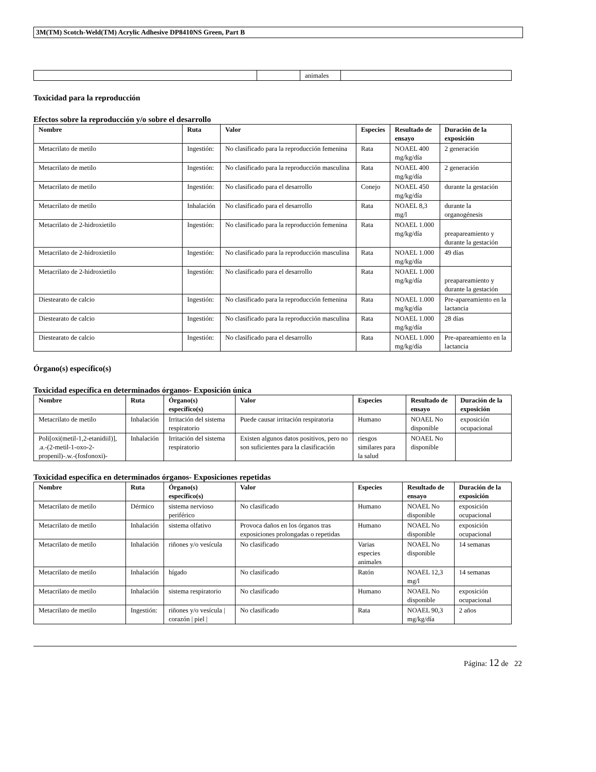3M(TM) Scotch-Weld(TM) Acrylic Adhesive DP8410NS Green, Part B
| | | animales | |
Toxicidad para la reproducción
Efectos sobre la reproducción y/o sobre el desarrollo
| Nombre | Ruta | Valor | Especies | Resultado de ensayo | Duración de la exposición |
| --- | --- | --- | --- | --- | --- |
| Metacrilato de metilo | Ingestión: | No clasificado para la reproducción femenina | Rata | NOAEL 400 mg/kg/día | 2 generación |
| Metacrilato de metilo | Ingestión: | No clasificado para la reproducción masculina | Rata | NOAEL 400 mg/kg/día | 2 generación |
| Metacrilato de metilo | Ingestión: | No clasificado para el desarrollo | Conejo | NOAEL 450 mg/kg/día | durante la gestación |
| Metacrilato de metilo | Inhalación | No clasificado para el desarrollo | Rata | NOAEL 8,3 mg/l | durante la organogénesis |
| Metacrilato de 2-hidroxietilo | Ingestión: | No clasificado para la reproducción femenina | Rata | NOAEL 1.000 mg/kg/día | preapareamiento y durante la gestación |
| Metacrilato de 2-hidroxietilo | Ingestión: | No clasificado para la reproducción masculina | Rata | NOAEL 1.000 mg/kg/día | 49 días |
| Metacrilato de 2-hidroxietilo | Ingestión: | No clasificado para el desarrollo | Rata | NOAEL 1.000 mg/kg/día | preapareamiento y durante la gestación |
| Diestearato de calcio | Ingestión: | No clasificado para la reproducción femenina | Rata | NOAEL 1.000 mg/kg/día | Pre-apareamiento en la lactancia |
| Diestearato de calcio | Ingestión: | No clasificado para la reproducción masculina | Rata | NOAEL 1.000 mg/kg/día | 28 días |
| Diestearato de calcio | Ingestión: | No clasificado para el desarrollo | Rata | NOAEL 1.000 mg/kg/día | Pre-apareamiento en la lactancia |
Órgano(s) específico(s)
Toxicidad específica en determinados órganos- Exposición única
| Nombre | Ruta | Órgano(s) específico(s) | Valor | Especies | Resultado de ensayo | Duración de la exposición |
| --- | --- | --- | --- | --- | --- | --- |
| Metacrilato de metilo | Inhalación | Irritación del sistema respiratorio | Puede causar irritación respiratoria | Humano | NOAEL No disponible | exposición ocupacional |
| Poli[oxi(metil-1,2-etanidiil)], .a.-(2-metil-1-oxo-2-propenil)-.w.-(fosfonoxi)- | Inhalación | Irritación del sistema respiratorio | Existen algunos datos positivos, pero no son suficientes para la clasificación | riesgos similares para la salud | NOAEL No disponible | |
Toxicidad específica en determinados órganos- Exposiciones repetidas
| Nombre | Ruta | Órgano(s) específico(s) | Valor | Especies | Resultado de ensayo | Duración de la exposición |
| --- | --- | --- | --- | --- | --- | --- |
| Metacrilato de metilo | Dérmico | sistema nervioso periférico | No clasificado | Humano | NOAEL No disponible | exposición ocupacional |
| Metacrilato de metilo | Inhalación | sistema olfativo | Provoca daños en los órganos tras exposiciones prolongadas o repetidas | Humano | NOAEL No disponible | exposición ocupacional |
| Metacrilato de metilo | Inhalación | riñones y/o vesícula | No clasificado | Varias especies animales | NOAEL No disponible | 14 semanas |
| Metacrilato de metilo | Inhalación | hígado | No clasificado | Ratón | NOAEL 12,3 mg/l | 14 semanas |
| Metacrilato de metilo | Inhalación | sistema respiratorio | No clasificado | Humano | NOAEL No disponible | exposición ocupacional |
| Metacrilato de metilo | Ingestión: | riñones y/o vesícula / corazón / piel / | No clasificado | Rata | NOAEL 90,3 mg/kg/día | 2 años |
Página: 12 de 22